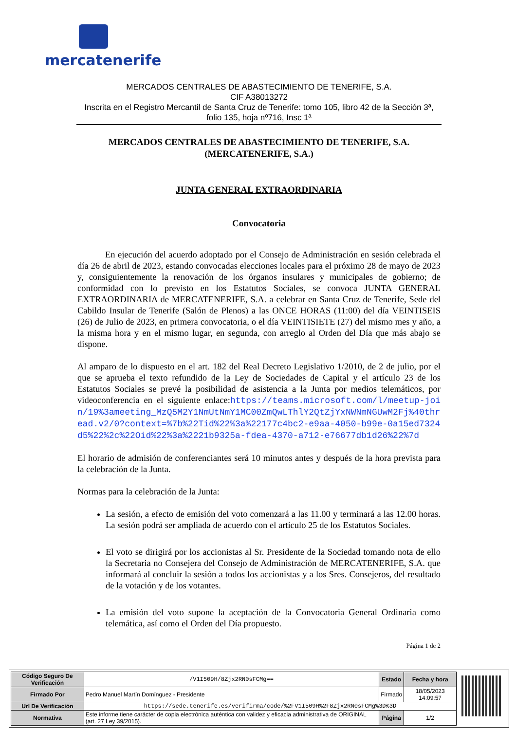mercatenerife
MERCADOS CENTRALES DE ABASTECIMIENTO DE TENERIFE, S.A.
CIF A38013272
Inscrita en el Registro Mercantil de Santa Cruz de Tenerife: tomo 105, libro 42 de la Sección 3ª, folio 135, hoja nº716, Insc 1ª
MERCADOS CENTRALES DE ABASTECIMIENTO DE TENERIFE, S.A.
(MERCATENERIFE, S.A.)
JUNTA GENERAL EXTRAORDINARIA
Convocatoria
En ejecución del acuerdo adoptado por el Consejo de Administración en sesión celebrada el día 26 de abril de 2023, estando convocadas elecciones locales para el próximo 28 de mayo de 2023 y, consiguientemente la renovación de los órganos insulares y municipales de gobierno; de conformidad con lo previsto en los Estatutos Sociales, se convoca JUNTA GENERAL EXTRAORDINARIA de MERCATENERIFE, S.A. a celebrar en Santa Cruz de Tenerife, Sede del Cabildo Insular de Tenerife (Salón de Plenos) a las ONCE HORAS (11:00) del día VEINTISEIS (26) de Julio de 2023, en primera convocatoria, o el día VEINTISIETE (27) del mismo mes y año, a la misma hora y en el mismo lugar, en segunda, con arreglo al Orden del Día que más abajo se dispone.
Al amparo de lo dispuesto en el art. 182 del Real Decreto Legislativo 1/2010, de 2 de julio, por el que se aprueba el texto refundido de la Ley de Sociedades de Capital y el artículo 23 de los Estatutos Sociales se prevé la posibilidad de asistencia a la Junta por medios telemáticos, por videoconferencia en el siguiente enlace:https://teams.microsoft.com/l/meetup-join/19%3ameeting_MzQ5M2Y1NmUtNmY1MC00ZmQwLThlY2QtZjYxNWNmNGUwM2Fj%40thread.v2/0?context=%7b%22Tid%22%3a%22177c4bc2-e9aa-4050-b99e-0a15ed7324d5%22%2c%22Oid%22%3a%2221b9325a-fdea-4370-a712-e76677db1d26%22%7d
El horario de admisión de conferenciantes será 10 minutos antes y después de la hora prevista para la celebración de la Junta.
Normas para la celebración de la Junta:
La sesión, a efecto de emisión del voto comenzará a las 11.00 y terminará a las 12.00 horas. La sesión podrá ser ampliada de acuerdo con el artículo 25 de los Estatutos Sociales.
El voto se dirigirá por los accionistas al Sr. Presidente de la Sociedad tomando nota de ello la Secretaria no Consejera del Consejo de Administración de MERCATENERIFE, S.A. que informará al concluir la sesión a todos los accionistas y a los Sres. Consejeros, del resultado de la votación y de los votantes.
La emisión del voto supone la aceptación de la Convocatoria General Ordinaria como telemática, así como el Orden del Día propuesto.
Página 1 de 2
| Código Seguro De Verificación | /V1I509H/8Zjx2RN0sFCMg== | Estado | Fecha y hora |
| Firmado Por | Pedro Manuel Martín Domínguez - Presidente | Firmado | 18/05/2023 14:09:57 |
| Url De Verificación | https://sede.tenerife.es/verifirma/code/%2FV1I509H%2F8Zjx2RN0sFCMg%3D%3D | | |
| Normativa | Este informe tiene carácter de copia electrónica auténtica con validez y eficacia administrativa de ORIGINAL (art. 27 Ley 39/2015). | Página | 1/2 |